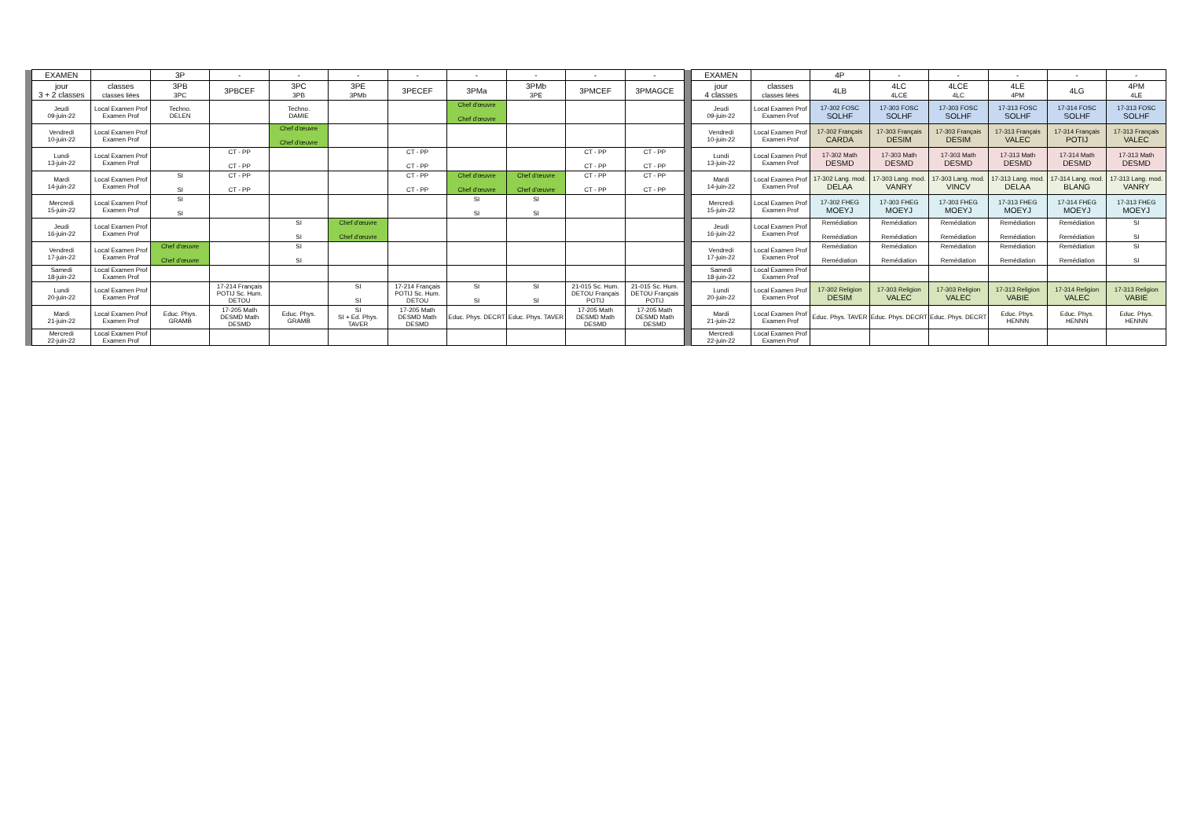| | EXAMEN | | 3P | - | - | - | - | - | - | - | - | | EXAMEN | | 4P | - | - | - | - | - |
| | jour 3 + 2 classes | classes classes liées | 3PB 3PC | 3PBCEF | 3PC 3PB | 3PE 3PMb | 3PECEF | 3PMa | 3PMb 3PE | 3PMCEF | 3PMAGCE | | jour 4 classes | classes classes liées | 4LB | 4LC 4LCE | 4LCE 4LC | 4LE 4PM | 4LG | 4PM 4LE |
| | Jeudi 09-juin-22 | Local Examen Prof Examen Prof | Techno. DELEN | | Techno. DAMIE | | | Chef d'œuvre Chef d'œuvre | | | | | Jeudi 09-juin-22 | Local Examen Prof Examen Prof | 17-302 FOSC SOLHF | 17-303 FOSC SOLHF | 17-303 FOSC SOLHF | 17-313 FOSC SOLHF | 17-314 FOSC SOLHF | 17-313 FOSC SOLHF |
| | Vendredi 10-juin-22 | Local Examen Prof Examen Prof | | | Chef d'œuvre Chef d'œuvre | | | | | | | | Vendredi 10-juin-22 | Local Examen Prof Examen Prof | 17-302 Français CARDA | 17-303 Français DESIM | 17-303 Français DESIM | 17-313 Français VALEC | 17-314 Français POTIJ | 17-313 Français VALEC |
| | Lundi 13-juin-22 | Local Examen Prof Examen Prof | | CT - PP CT - PP | | | CT - PP CT - PP | | | CT - PP CT - PP | CT - PP CT - PP | | Lundi 13-juin-22 | Local Examen Prof Examen Prof | 17-302 Math DESMD | 17-303 Math DESMD | 17-303 Math DESMD | 17-313 Math DESMD | 17-314 Math DESMD | 17-313 Math DESMD |
| | Mardi 14-juin-22 | Local Examen Prof Examen Prof | SI SI | CT - PP CT - PP | | | CT - PP CT - PP | Chef d'œuvre Chef d'œuvre | Chef d'œuvre Chef d'œuvre | CT - PP CT - PP | CT - PP CT - PP | | Mardi 14-juin-22 | Local Examen Prof Examen Prof | 17-302 Lang. mod. DELAA | 17-303 Lang. mod. VANRY | 17-303 Lang. mod. VINCV | 17-313 Lang. mod. DELAA | 17-314 Lang. mod. BLANG | 17-313 Lang. mod. VANRY |
| | Mercredi 15-juin-22 | Local Examen Prof Examen Prof | SI SI | | | | | SI SI | SI SI | | | | Mercredi 15-juin-22 | Local Examen Prof Examen Prof | 17-302 FHEG MOEYJ | 17-303 FHEG MOEYJ | 17-303 FHEG MOEYJ | 17-313 FHEG MOEYJ | 17-314 FHEG MOEYJ | 17-313 FHEG MOEYJ |
| | Jeudi 16-juin-22 | Local Examen Prof Examen Prof | | | SI SI | Chef d'œuvre Chef d'œuvre | | | | | | | Jeudi 16-juin-22 | Local Examen Prof Examen Prof | Remédiation Remédiation | Remédiation Remédiation | Remédiation Remédiation | Remédiation Remédiation | Remédiation Remédiation | SI SI |
| | Vendredi 17-juin-22 | Local Examen Prof Examen Prof | Chef d'œuvre Chef d'œuvre | | SI SI | | | | | | | | Vendredi 17-juin-22 | Local Examen Prof Examen Prof | Remédiation Remédiation | Remédiation Remédiation | Remédiation Remédiation | Remédiation Remédiation | Remédiation Remédiation | SI SI |
| | Samedi 18-juin-22 | Local Examen Prof Examen Prof | | | | | | | | | | | Samedi 18-juin-22 | Local Examen Prof Examen Prof | | | | | | |
| | Lundi 20-juin-22 | Local Examen Prof Examen Prof | | 17-214 Français POTIJ Sc. Hum. DETOU | | SI SI | 17-214 Français POTIJ Sc. Hum. DETOU | SI SI | SI SI | 21-015 Sc. Hum. DETOU Français POTIJ | 21-015 Sc. Hum. DETOU Français POTIJ | | Lundi 20-juin-22 | Local Examen Prof Examen Prof | 17-302 Religion DESIM | 17-303 Religion VALEC | 17-303 Religion VALEC | 17-313 Religion VABIE | 17-314 Religion VALEC | 17-313 Religion VABIE |
| | Mardi 21-juin-22 | Local Examen Prof Examen Prof | Educ. Phys. GRAMB | 17-205 Math DESMD Math DESMD | Educ. Phys. GRAMB | SI SI + Ed. Phys. TAVER | 17-205 Math DESMD Math DESMD | Educ. Phys. DECRT | Educ. Phys. TAVER | 17-205 Math DESMD Math DESMD | 17-205 Math DESMD Math DESMD | | Mardi 21-juin-22 | Local Examen Prof Examen Prof | Educ. Phys. TAVER | Educ. Phys. DECRT | Educ. Phys. DECRT | Educ. Phys. HENNN | Educ. Phys. HENNN | Educ. Phys. HENNN |
| | Mercredi 22-juin-22 | Local Examen Prof Examen Prof | | | | | | | | | | | Mercredi 22-juin-22 | Local Examen Prof Examen Prof | | | | | | |